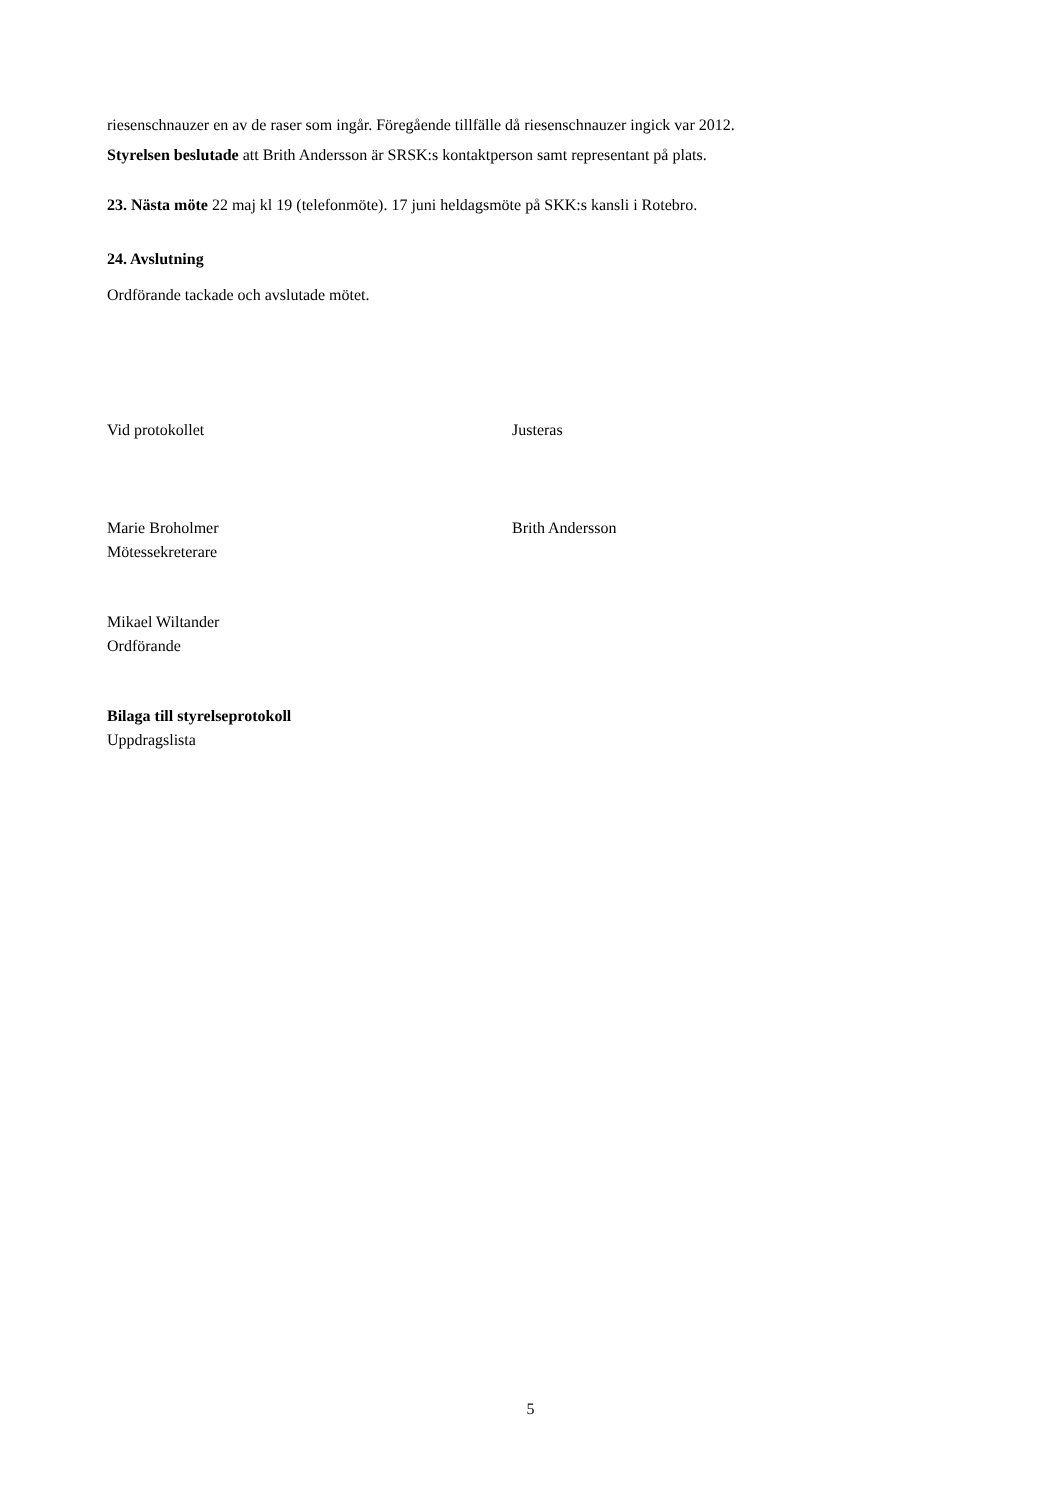riesenschnauzer en av de raser som ingår. Föregående tillfälle då riesenschnauzer ingick var 2012.
Styrelsen beslutade att Brith Andersson är SRSK:s kontaktperson samt representant på plats.
23. Nästa möte 22 maj kl 19 (telefonmöte). 17 juni heldagsmöte på SKK:s kansli i Rotebro.
24. Avslutning
Ordförande tackade och avslutade mötet.
Vid protokollet Justeras
Marie Broholmer
Mötessekreterare
Brith Andersson
Mikael Wiltander
Ordförande
Bilaga till styrelseprotokoll
Uppdragslista
5